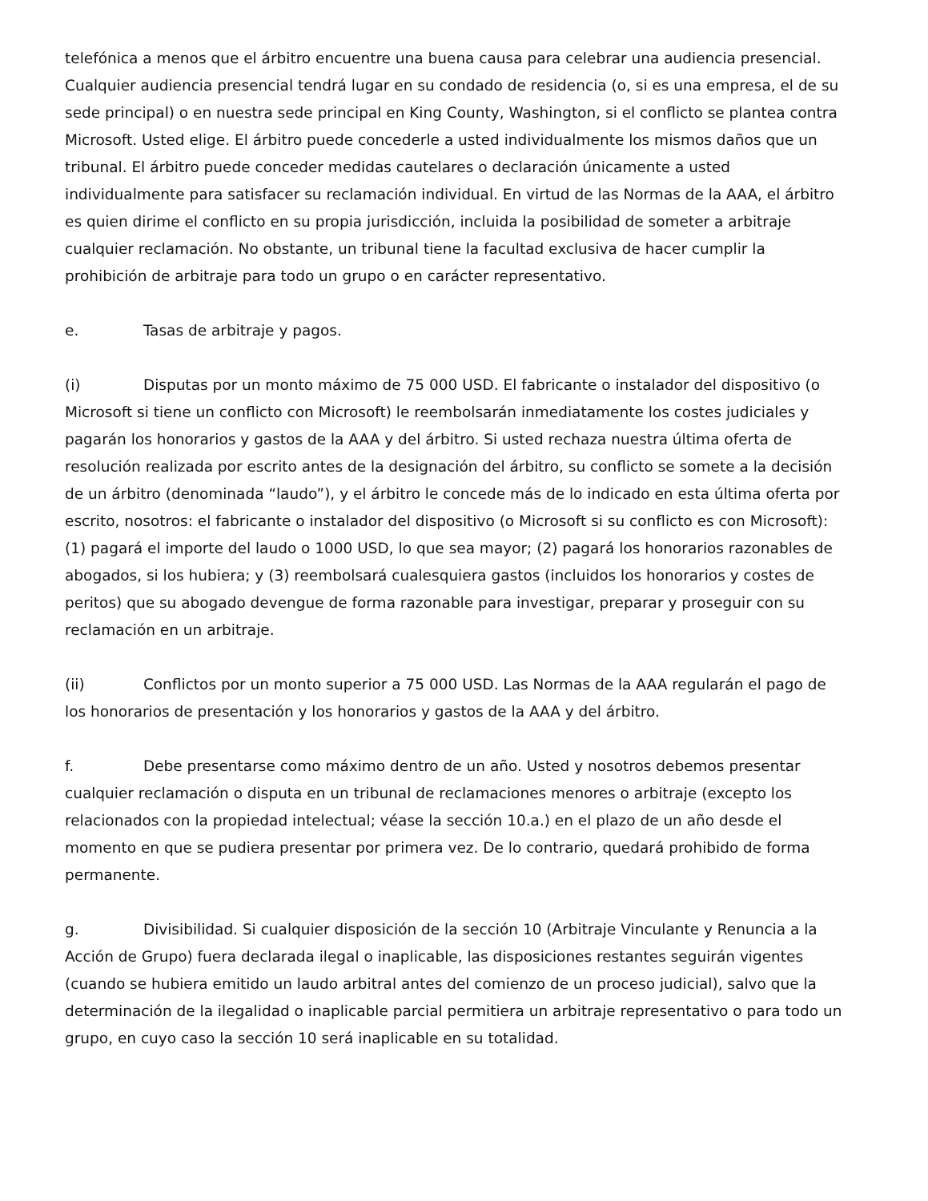telefónica a menos que el árbitro encuentre una buena causa para celebrar una audiencia presencial. Cualquier audiencia presencial tendrá lugar en su condado de residencia (o, si es una empresa, el de su sede principal) o en nuestra sede principal en King County, Washington, si el conflicto se plantea contra Microsoft. Usted elige. El árbitro puede concederle a usted individualmente los mismos daños que un tribunal. El árbitro puede conceder medidas cautelares o declaración únicamente a usted individualmente para satisfacer su reclamación individual. En virtud de las Normas de la AAA, el árbitro es quien dirime el conflicto en su propia jurisdicción, incluida la posibilidad de someter a arbitraje cualquier reclamación. No obstante, un tribunal tiene la facultad exclusiva de hacer cumplir la prohibición de arbitraje para todo un grupo o en carácter representativo.
e. Tasas de arbitraje y pagos.
(i) Disputas por un monto máximo de 75 000 USD. El fabricante o instalador del dispositivo (o Microsoft si tiene un conflicto con Microsoft) le reembolsarán inmediatamente los costes judiciales y pagarán los honorarios y gastos de la AAA y del árbitro. Si usted rechaza nuestra última oferta de resolución realizada por escrito antes de la designación del árbitro, su conflicto se somete a la decisión de un árbitro (denominada “laudo”), y el árbitro le concede más de lo indicado en esta última oferta por escrito, nosotros: el fabricante o instalador del dispositivo (o Microsoft si su conflicto es con Microsoft): (1) pagará el importe del laudo o 1000 USD, lo que sea mayor; (2) pagará los honorarios razonables de abogados, si los hubiera; y (3) reembolsará cualesquiera gastos (incluidos los honorarios y costes de peritos) que su abogado devengue de forma razonable para investigar, preparar y proseguir con su reclamación en un arbitraje.
(ii) Conflictos por un monto superior a 75 000 USD. Las Normas de la AAA regularán el pago de los honorarios de presentación y los honorarios y gastos de la AAA y del árbitro.
f. Debe presentarse como máximo dentro de un año. Usted y nosotros debemos presentar cualquier reclamación o disputa en un tribunal de reclamaciones menores o arbitraje (excepto los relacionados con la propiedad intelectual; véase la sección 10.a.) en el plazo de un año desde el momento en que se pudiera presentar por primera vez. De lo contrario, quedará prohibido de forma permanente.
g. Divisibilidad. Si cualquier disposición de la sección 10 (Arbitraje Vinculante y Renuncia a la Acción de Grupo) fuera declarada ilegal o inaplicable, las disposiciones restantes seguirán vigentes (cuando se hubiera emitido un laudo arbitral antes del comienzo de un proceso judicial), salvo que la determinación de la ilegalidad o inaplicable parcial permitiera un arbitraje representativo o para todo un grupo, en cuyo caso la sección 10 será inaplicable en su totalidad.